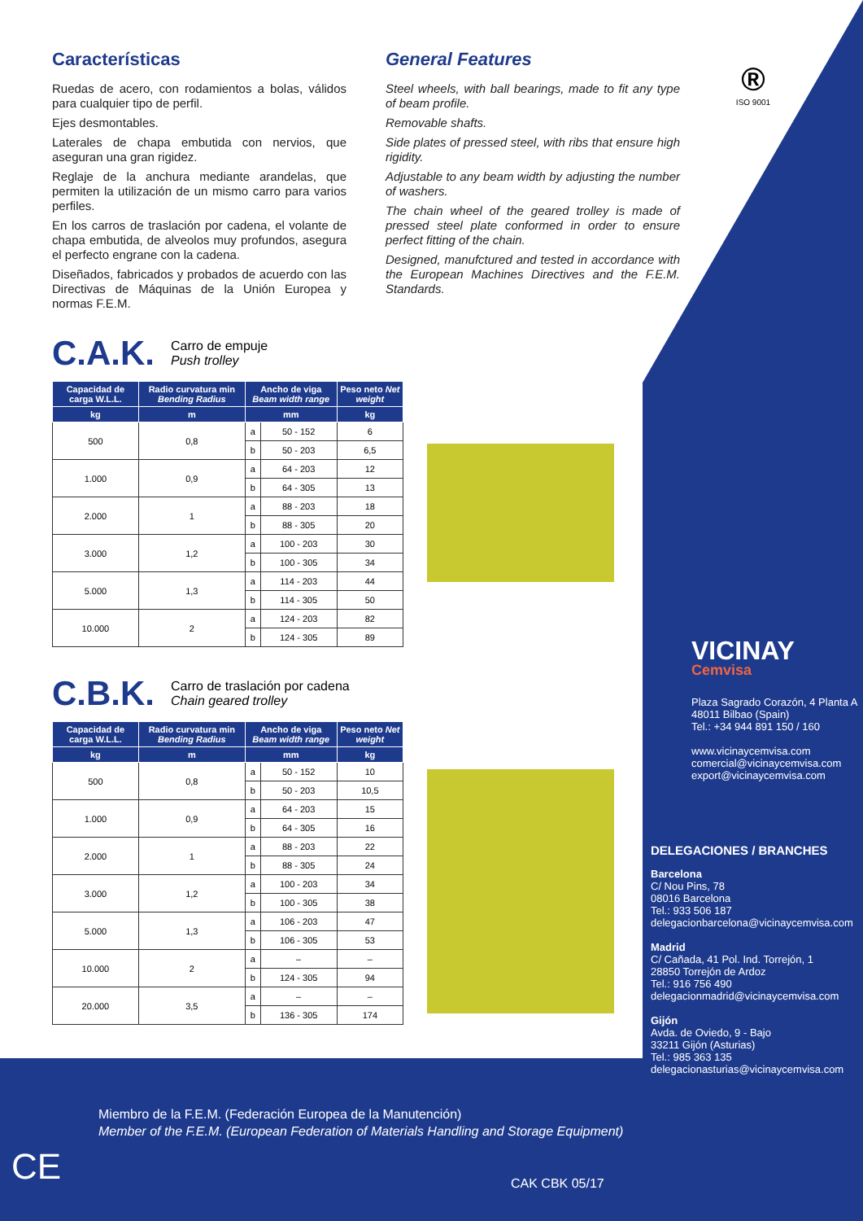Características
Ruedas de acero, con rodamientos a bolas, válidos para cualquier tipo de perfil.
Ejes desmontables.
Laterales de chapa embutida con nervios, que aseguran una gran rigidez.
Reglaje de la anchura mediante arandelas, que permiten la utilización de un mismo carro para varios perfiles.
En los carros de traslación por cadena, el volante de chapa embutida, de alveolos muy profundos, asegura el perfecto engrane con la cadena.
Diseñados, fabricados y probados de acuerdo con las Directivas de Máquinas de la Unión Europea y normas F.E.M.
General Features
Steel wheels, with ball bearings, made to fit any type of beam profile.
Removable shafts.
Side plates of pressed steel, with ribs that ensure high rigidity.
Adjustable to any beam width by adjusting the number of washers.
The chain wheel of the geared trolley is made of pressed steel plate conformed in order to ensure perfect fitting of the chain.
Designed, manufctured and tested in accordance with the European Machines Directives and the F.E.M. Standards.
®
ISO 9001
C.A.K. Carro de empuje
Push trolley
| Capacidad de carga W.L.L. | Radio curvatura min Bending Radius | Ancho de viga Beam width range | | Peso neto Net weight |
| --- | --- | --- | --- | --- |
| kg | m | mm | | kg |
| 500 | 0,8 | a | 50 - 152 | 6 |
| | | b | 50 - 203 | 6,5 |
| 1.000 | 0,9 | a | 64 - 203 | 12 |
| | | b | 64 - 305 | 13 |
| 2.000 | 1 | a | 88 - 203 | 18 |
| | | b | 88 - 305 | 20 |
| 3.000 | 1,2 | a | 100 - 203 | 30 |
| | | b | 100 - 305 | 34 |
| 5.000 | 1,3 | a | 114 - 203 | 44 |
| | | b | 114 - 305 | 50 |
| 10.000 | 2 | a | 124 - 203 | 82 |
| | | b | 124 - 305 | 89 |
C.B.K. Carro de traslación por cadena
Chain geared trolley
| Capacidad de carga W.L.L. | Radio curvatura min Bending Radius | Ancho de viga Beam width range | | Peso neto Net weight |
| --- | --- | --- | --- | --- |
| kg | m | mm | | kg |
| 500 | 0,8 | a | 50 - 152 | 10 |
| | | b | 50 - 203 | 10,5 |
| 1.000 | 0,9 | a | 64 - 203 | 15 |
| | | b | 64 - 305 | 16 |
| 2.000 | 1 | a | 88 - 203 | 22 |
| | | b | 88 - 305 | 24 |
| 3.000 | 1,2 | a | 100 - 203 | 34 |
| | | b | 100 - 305 | 38 |
| 5.000 | 1,3 | a | 106 - 203 | 47 |
| | | b | 106 - 305 | 53 |
| 10.000 | 2 | a | – | – |
| | | b | 124 - 305 | 94 |
| 20.000 | 3,5 | a | – | – |
| | | b | 136 - 305 | 174 |
VICINAY
Cemvisa
Plaza Sagrado Corazón, 4 Planta A
48011 Bilbao (Spain)
Tel.: +34 944 891 150 / 160
www.vicinaycemvisa.com
comercial@vicinaycemvisa.com
export@vicinaycemvisa.com
DELEGACIONES / BRANCHES
Barcelona
C/ Nou Pins, 78
08016 Barcelona
Tel.: 933 506 187
delegacionbarcelona@vicinaycemvisa.com
Madrid
C/ Cañada, 41 Pol. Ind. Torrejón, 1
28850 Torrejón de Ardoz
Tel.: 916 756 490
delegacionmadrid@vicinaycemvisa.com
Gijón
Avda. de Oviedo, 9 - Bajo
33211 Gijón (Asturias)
Tel.: 985 363 135
delegacionasturias@vicinaycemvisa.com
Miembro de la F.E.M. (Federación Europea de la Manutención)
Member of the F.E.M. (European Federation of Materials Handling and Storage Equipment)
CE CAK CBK 05/17